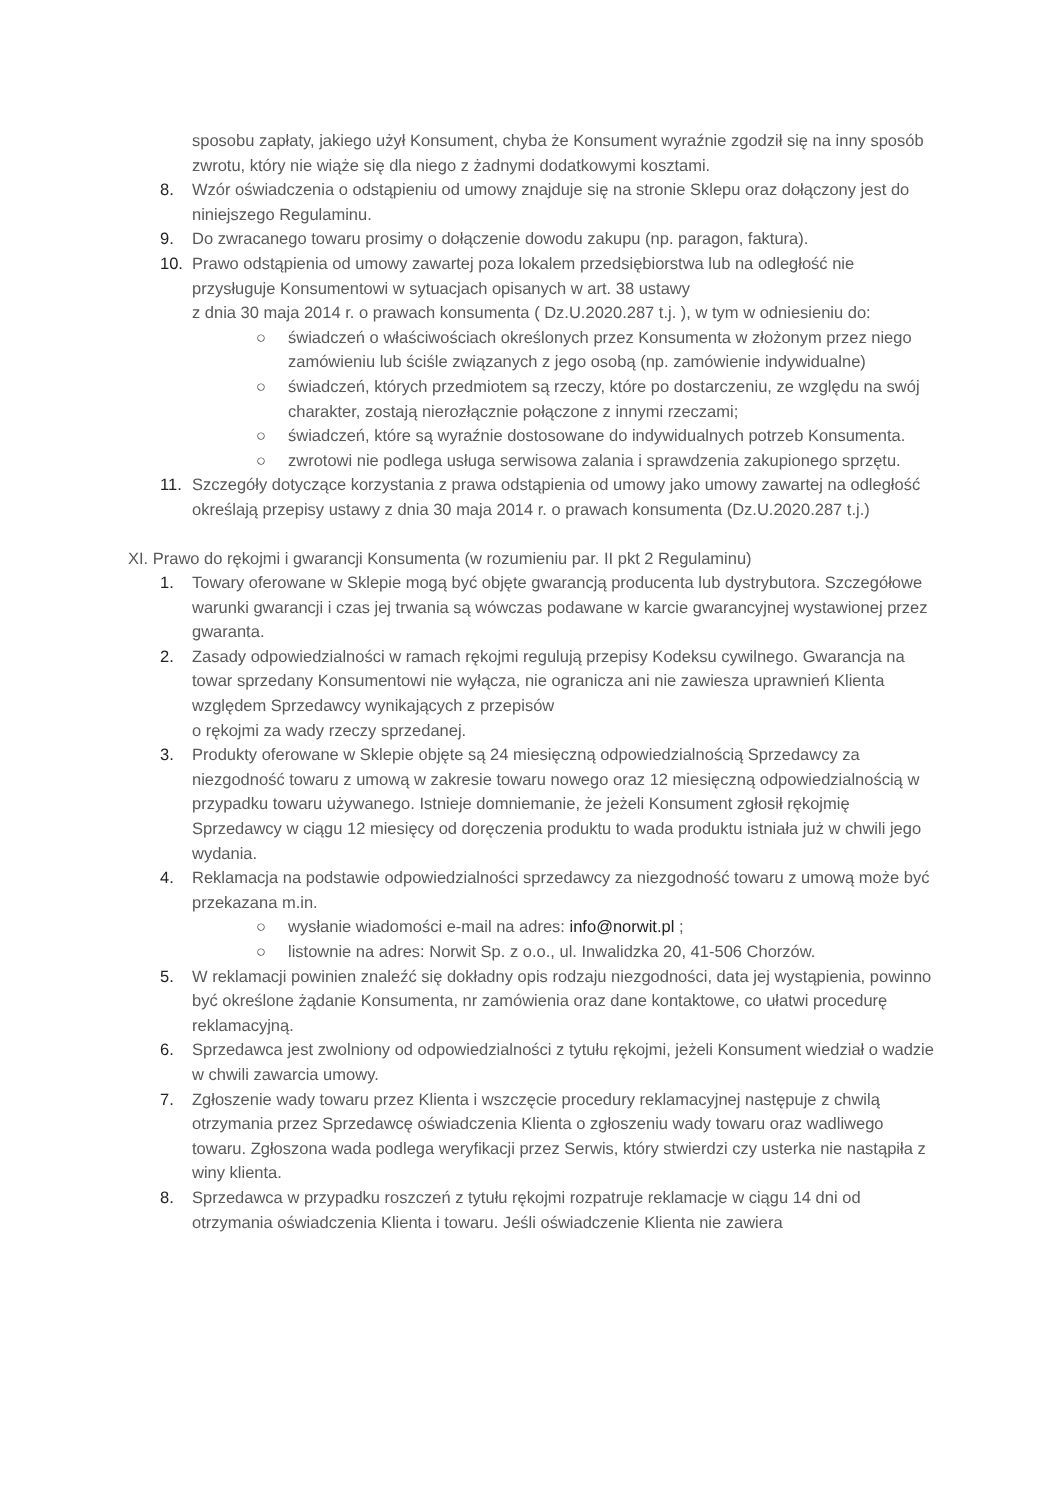sposobu zapłaty, jakiego użył Konsument, chyba że Konsument wyraźnie zgodził się na inny sposób zwrotu, który nie wiąże się dla niego z żadnymi dodatkowymi kosztami.
8. Wzór oświadczenia o odstąpieniu od umowy znajduje się na stronie Sklepu oraz dołączony jest do niniejszego Regulaminu.
9. Do zwracanego towaru prosimy o dołączenie dowodu zakupu (np. paragon, faktura).
10. Prawo odstąpienia od umowy zawartej poza lokalem przedsiębiorstwa lub na odległość nie przysługuje Konsumentowi w sytuacjach opisanych w art. 38 ustawy
z dnia 30 maja 2014 r. o prawach konsumenta ( Dz.U.2020.287 t.j. ), w tym w odniesieniu do:
○ świadczeń o właściwościach określonych przez Konsumenta w złożonym przez niego zamówieniu lub ściśle związanych z jego osobą (np. zamówienie indywidualne)
○ świadczeń, których przedmiotem są rzeczy, które po dostarczeniu, ze względu na swój charakter, zostają nierozłącznie połączone z innymi rzeczami;
○ świadczeń, które są wyraźnie dostosowane do indywidualnych potrzeb Konsumenta.
○ zwrotowi nie podlega usługa serwisowa zalania i sprawdzenia zakupionego sprzętu.
11. Szczegóły dotyczące korzystania z prawa odstąpienia od umowy jako umowy zawartej na odległość określają przepisy ustawy z dnia 30 maja 2014 r. o prawach konsumenta (Dz.U.2020.287 t.j.)
XI. Prawo do rękojmi i gwarancji Konsumenta (w rozumieniu par. II pkt 2 Regulaminu)
1. Towary oferowane w Sklepie mogą być objęte gwarancją producenta lub dystrybutora. Szczegółowe warunki gwarancji i czas jej trwania są wówczas podawane w karcie gwarancyjnej wystawionej przez gwaranta.
2. Zasady odpowiedzialności w ramach rękojmi regulują przepisy Kodeksu cywilnego. Gwarancja na towar sprzedany Konsumentowi nie wyłącza, nie ogranicza ani nie zawiesza uprawnień Klienta względem Sprzedawcy wynikających z przepisów
o rękojmi za wady rzeczy sprzedanej.
3. Produkty oferowane w Sklepie objęte są 24 miesięczną odpowiedzialnością Sprzedawcy za niezgodność towaru z umową w zakresie towaru nowego oraz 12 miesięczną odpowiedzialnością w przypadku towaru używanego. Istnieje domniemanie, że jeżeli Konsument zgłosił rękojmię Sprzedawcy w ciągu 12 miesięcy od doręczenia produktu to wada produktu istniała już w chwili jego wydania.
4. Reklamacja na podstawie odpowiedzialności sprzedawcy za niezgodność towaru z umową może być przekazana m.in.
○ wysłanie wiadomości e-mail na adres: info@norwit.pl ;
○ listownie na adres: Norwit Sp. z o.o., ul. Inwalidzka 20, 41-506 Chorzów.
5. W reklamacji powinien znaleźć się dokładny opis rodzaju niezgodności, data jej wystąpienia, powinno być określone żądanie Konsumenta, nr zamówienia oraz dane kontaktowe, co ułatwi procedurę reklamacyjną.
6. Sprzedawca jest zwolniony od odpowiedzialności z tytułu rękojmi, jeżeli Konsument wiedział o wadzie w chwili zawarcia umowy.
7. Zgłoszenie wady towaru przez Klienta i wszczęcie procedury reklamacyjnej następuje z chwilą otrzymania przez Sprzedawcę oświadczenia Klienta o zgłoszeniu wady towaru oraz wadliwego towaru. Zgłoszona wada podlega weryfikacji przez Serwis, który stwierdzi czy usterka nie nastąpiła z winy klienta.
8. Sprzedawca w przypadku roszczeń z tytułu rękojmi rozpatruje reklamacje w ciągu 14 dni od otrzymania oświadczenia Klienta i towaru. Jeśli oświadczenie Klienta nie zawiera